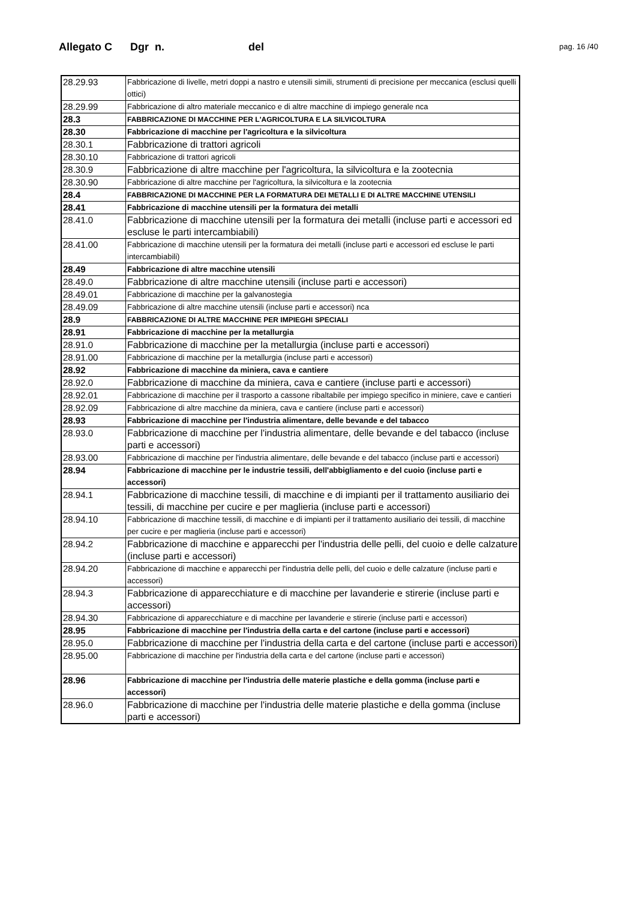Allegato C Dgr n. del pag. 16 /40
| 28.29.93 | Fabbricazione di livelle, metri doppi a nastro e utensili simili, strumenti di precisione per meccanica (esclusi quelli ottici) |
| 28.29.99 | Fabbricazione di altro materiale meccanico e di altre macchine di impiego generale nca |
| 28.3 | FABBRICAZIONE DI MACCHINE PER L'AGRICOLTURA E LA SILVICOLTURA |
| 28.30 | Fabbricazione di macchine per l'agricoltura e la silvicoltura |
| 28.30.1 | Fabbricazione di trattori agricoli |
| 28.30.10 | Fabbricazione di trattori agricoli |
| 28.30.9 | Fabbricazione di altre macchine per l'agricoltura, la silvicoltura e la zootecnia |
| 28.30.90 | Fabbricazione di altre macchine per l'agricoltura, la silvicoltura e la zootecnia |
| 28.4 | FABBRICAZIONE DI MACCHINE PER LA FORMATURA DEI METALLI E DI ALTRE MACCHINE UTENSILI |
| 28.41 | Fabbricazione di macchine utensili per la formatura dei metalli |
| 28.41.0 | Fabbricazione di macchine utensili per la formatura dei metalli (incluse parti e accessori ed escluse le parti intercambiabili) |
| 28.41.00 | Fabbricazione di macchine utensili per la formatura dei metalli (incluse parti e accessori ed escluse le parti intercambiabili) |
| 28.49 | Fabbricazione di altre macchine utensili |
| 28.49.0 | Fabbricazione di altre macchine utensili (incluse parti e accessori) |
| 28.49.01 | Fabbricazione di macchine per la galvanostegia |
| 28.49.09 | Fabbricazione di altre macchine utensili (incluse parti e accessori) nca |
| 28.9 | FABBRICAZIONE DI ALTRE MACCHINE PER IMPIEGHI SPECIALI |
| 28.91 | Fabbricazione di macchine per la metallurgia |
| 28.91.0 | Fabbricazione di macchine per la metallurgia (incluse parti e accessori) |
| 28.91.00 | Fabbricazione di macchine per la metallurgia (incluse parti e accessori) |
| 28.92 | Fabbricazione di macchine da miniera, cava e cantiere |
| 28.92.0 | Fabbricazione di macchine da miniera, cava e cantiere (incluse parti e accessori) |
| 28.92.01 | Fabbricazione di macchine per il trasporto a cassone ribaltabile per impiego specifico in miniere, cave e cantieri |
| 28.92.09 | Fabbricazione di altre macchine da miniera, cava e cantiere (incluse parti e accessori) |
| 28.93 | Fabbricazione di macchine per l'industria alimentare, delle bevande e del tabacco |
| 28.93.0 | Fabbricazione di macchine per l'industria alimentare, delle bevande e del tabacco (incluse parti e accessori) |
| 28.93.00 | Fabbricazione di macchine per l'industria alimentare, delle bevande e del tabacco (incluse parti e accessori) |
| 28.94 | Fabbricazione di macchine per le industrie tessili, dell'abbigliamento e del cuoio (incluse parti e accessori) |
| 28.94.1 | Fabbricazione di macchine tessili, di macchine e di impianti per il trattamento ausiliario dei tessili, di macchine per cucire e per maglieria (incluse parti e accessori) |
| 28.94.10 | Fabbricazione di macchine tessili, di macchine e di impianti per il trattamento ausiliario dei tessili, di macchine per cucire e per maglieria (incluse parti e accessori) |
| 28.94.2 | Fabbricazione di macchine e apparecchi per l'industria delle pelli, del cuoio e delle calzature (incluse parti e accessori) |
| 28.94.20 | Fabbricazione di macchine e apparecchi per l'industria delle pelli, del cuoio e delle calzature (incluse parti e accessori) |
| 28.94.3 | Fabbricazione di apparecchiature e di macchine per lavanderie e stirerie (incluse parti e accessori) |
| 28.94.30 | Fabbricazione di apparecchiature e di macchine per lavanderie e stirerie (incluse parti e accessori) |
| 28.95 | Fabbricazione di macchine per l'industria della carta e del cartone (incluse parti e accessori) |
| 28.95.0 | Fabbricazione di macchine per l'industria della carta e del cartone (incluse parti e accessori) |
| 28.95.00 | Fabbricazione di macchine per l'industria della carta e del cartone (incluse parti e accessori) |
| 28.96 | Fabbricazione di macchine per l'industria delle materie plastiche e della gomma (incluse parti e accessori) |
| 28.96.0 | Fabbricazione di macchine per l'industria delle materie plastiche e della gomma (incluse parti e accessori) |